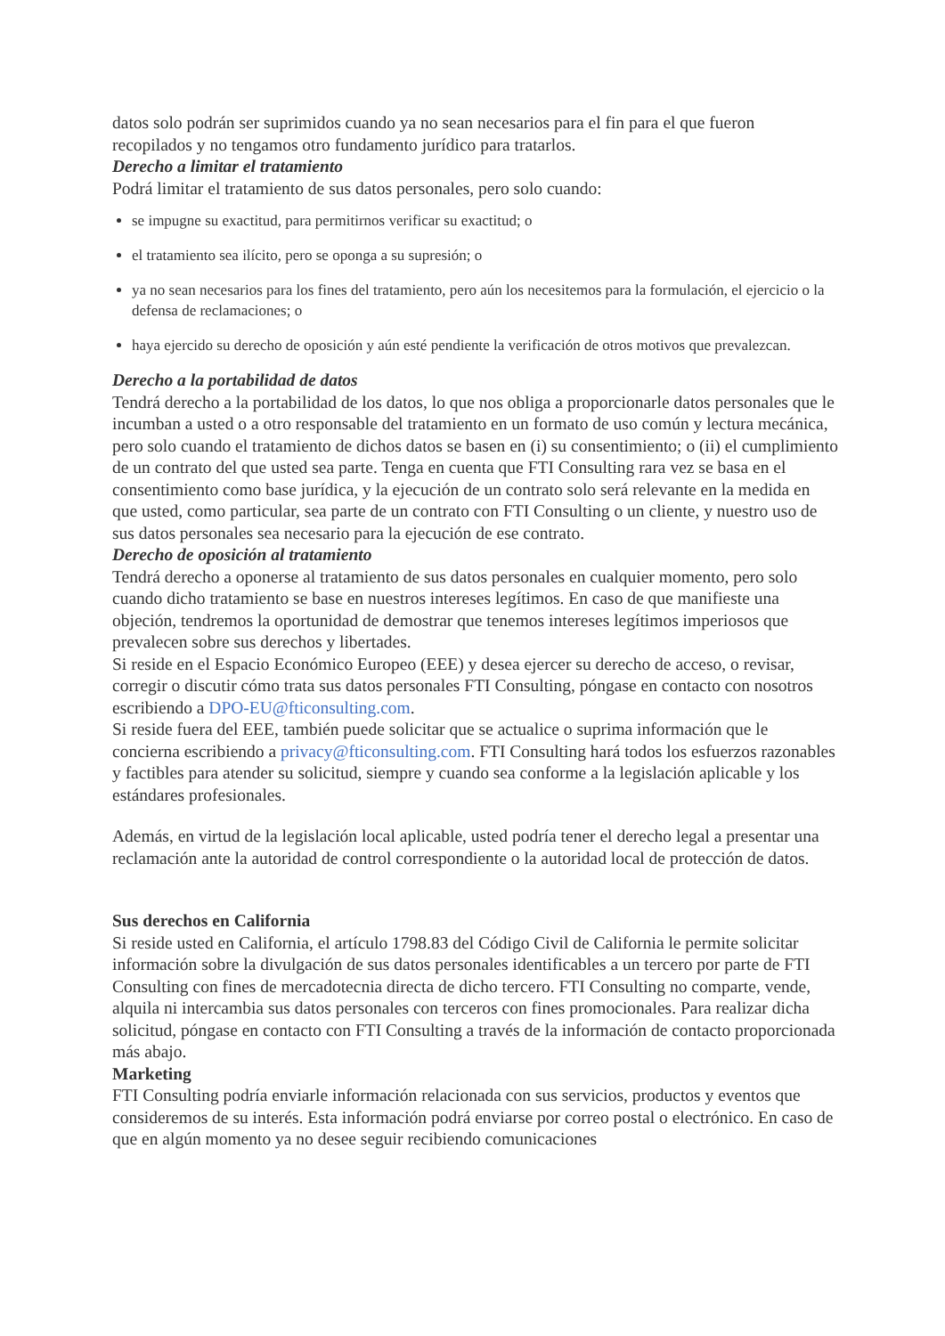datos solo podrán ser suprimidos cuando ya no sean necesarios para el fin para el que fueron recopilados y no tengamos otro fundamento jurídico para tratarlos.
Derecho a limitar el tratamiento
Podrá limitar el tratamiento de sus datos personales, pero solo cuando:
se impugne su exactitud, para permitirnos verificar su exactitud; o
el tratamiento sea ilícito, pero se oponga a su supresión; o
ya no sean necesarios para los fines del tratamiento, pero aún los necesitemos para la formulación, el ejercicio o la defensa de reclamaciones; o
haya ejercido su derecho de oposición y aún esté pendiente la verificación de otros motivos que prevalezcan.
Derecho a la portabilidad de datos
Tendrá derecho a la portabilidad de los datos, lo que nos obliga a proporcionarle datos personales que le incumban a usted o a otro responsable del tratamiento en un formato de uso común y lectura mecánica, pero solo cuando el tratamiento de dichos datos se basen en (i) su consentimiento; o (ii) el cumplimiento de un contrato del que usted sea parte. Tenga en cuenta que FTI Consulting rara vez se basa en el consentimiento como base jurídica, y la ejecución de un contrato solo será relevante en la medida en que usted, como particular, sea parte de un contrato con FTI Consulting o un cliente, y nuestro uso de sus datos personales sea necesario para la ejecución de ese contrato.
Derecho de oposición al tratamiento
Tendrá derecho a oponerse al tratamiento de sus datos personales en cualquier momento, pero solo cuando dicho tratamiento se base en nuestros intereses legítimos. En caso de que manifieste una objeción, tendremos la oportunidad de demostrar que tenemos intereses legítimos imperiosos que prevalecen sobre sus derechos y libertades.
Si reside en el Espacio Económico Europeo (EEE) y desea ejercer su derecho de acceso, o revisar, corregir o discutir cómo trata sus datos personales FTI Consulting, póngase en contacto con nosotros escribiendo a DPO-EU@fticonsulting.com.
Si reside fuera del EEE, también puede solicitar que se actualice o suprima información que le concierna escribiendo a privacy@fticonsulting.com. FTI Consulting hará todos los esfuerzos razonables y factibles para atender su solicitud, siempre y cuando sea conforme a la legislación aplicable y los estándares profesionales.
Además, en virtud de la legislación local aplicable, usted podría tener el derecho legal a presentar una reclamación ante la autoridad de control correspondiente o la autoridad local de protección de datos.
Sus derechos en California
Si reside usted en California, el artículo 1798.83 del Código Civil de California le permite solicitar información sobre la divulgación de sus datos personales identificables a un tercero por parte de FTI Consulting con fines de mercadotecnia directa de dicho tercero. FTI Consulting no comparte, vende, alquila ni intercambia sus datos personales con terceros con fines promocionales. Para realizar dicha solicitud, póngase en contacto con FTI Consulting a través de la información de contacto proporcionada más abajo.
Marketing
FTI Consulting podría enviarle información relacionada con sus servicios, productos y eventos que consideremos de su interés. Esta información podrá enviarse por correo postal o electrónico. En caso de que en algún momento ya no desee seguir recibiendo comunicaciones